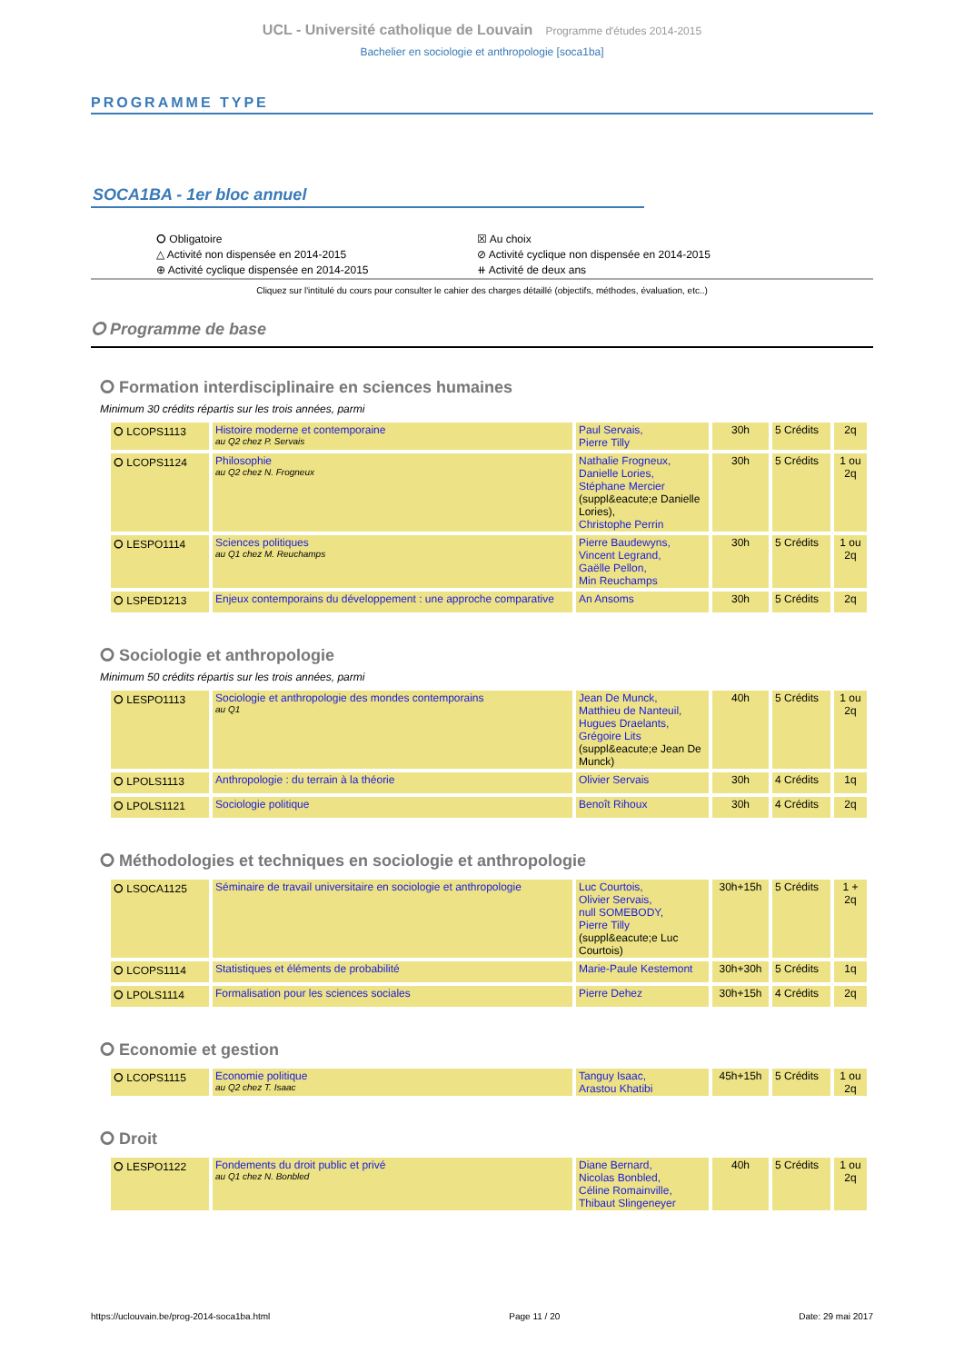UCL - Université catholique de Louvain Programme d'études 2014-2015
Bachelier en sociologie et anthropologie [soca1ba]
PROGRAMME TYPE
SOCA1BA - 1er bloc annuel
⭘ Obligatoire
☒ Au choix
△ Activité non dispensée en 2014-2015
⊘ Activité cyclique non dispensée en 2014-2015
⊕ Activité cyclique dispensée en 2014-2015
⧺ Activité de deux ans
Cliquez sur l'intitulé du cours pour consulter le cahier des charges détaillé (objectifs, méthodes, évaluation, etc..)
⭘ Programme de base
⭘ Formation interdisciplinaire en sciences humaines
Minimum 30 crédits répartis sur les trois années, parmi
| ⭘ LCOPS1113 | Histoire moderne et contemporaine au Q2 chez P. Servais | Paul Servais, Pierre Tilly | 30h | 5 Crédits | 2q |
| ⭘ LCOPS1124 | Philosophie au Q2 chez N. Frogneux | Nathalie Frogneux, Danielle Lories, Stéphane Mercier (suppl&eacute;e Danielle Lories), Christophe Perrin | 30h | 5 Crédits | 1 ou 2q |
| ⭘ LESPO1114 | Sciences politiques au Q1 chez M. Reuchamps | Pierre Baudewyns, Vincent Legrand, Gaëlle Pellon, Min Reuchamps | 30h | 5 Crédits | 1 ou 2q |
| ⭘ LSPED1213 | Enjeux contemporains du développement : une approche comparative | An Ansoms | 30h | 5 Crédits | 2q |
⭘ Sociologie et anthropologie
Minimum 50 crédits répartis sur les trois années, parmi
| ⭘ LESPO1113 | Sociologie et anthropologie des mondes contemporains au Q1 | Jean De Munck, Matthieu de Nanteuil, Hugues Draelants, Grégoire Lits (suppl&eacute;e Jean De Munck) | 40h | 5 Crédits | 1 ou 2q |
| ⭘ LPOLS1113 | Anthropologie : du terrain à la théorie | Olivier Servais | 30h | 4 Crédits | 1q |
| ⭘ LPOLS1121 | Sociologie politique | Benoît Rihoux | 30h | 4 Crédits | 2q |
⭘ Méthodologies et techniques en sociologie et anthropologie
| ⭘ LSOCA1125 | Séminaire de travail universitaire en sociologie et anthropologie | Luc Courtois, Olivier Servais, null SOMEBODY, Pierre Tilly (suppl&eacute;e Luc Courtois) | 30h+15h | 5 Crédits | 1 + 2q |
| ⭘ LCOPS1114 | Statistiques et éléments de probabilité | Marie-Paule Kestemont | 30h+30h | 5 Crédits | 1q |
| ⭘ LPOLS1114 | Formalisation pour les sciences sociales | Pierre Dehez | 30h+15h | 4 Crédits | 2q |
⭘ Economie et gestion
| ⭘ LCOPS1115 | Economie politique au Q2 chez T. Isaac | Tanguy Isaac, Arastou Khatibi | 45h+15h | 5 Crédits | 1 ou 2q |
⭘ Droit
| ⭘ LESPO1122 | Fondements du droit public et privé au Q1 chez N. Bonbled | Diane Bernard, Nicolas Bonbled, Céline Romainville, Thibaut Slingeneyer | 40h | 5 Crédits | 1 ou 2q |
https://uclouvain.be/prog-2014-soca1ba.html Page 11 / 20 Date: 29 mai 2017